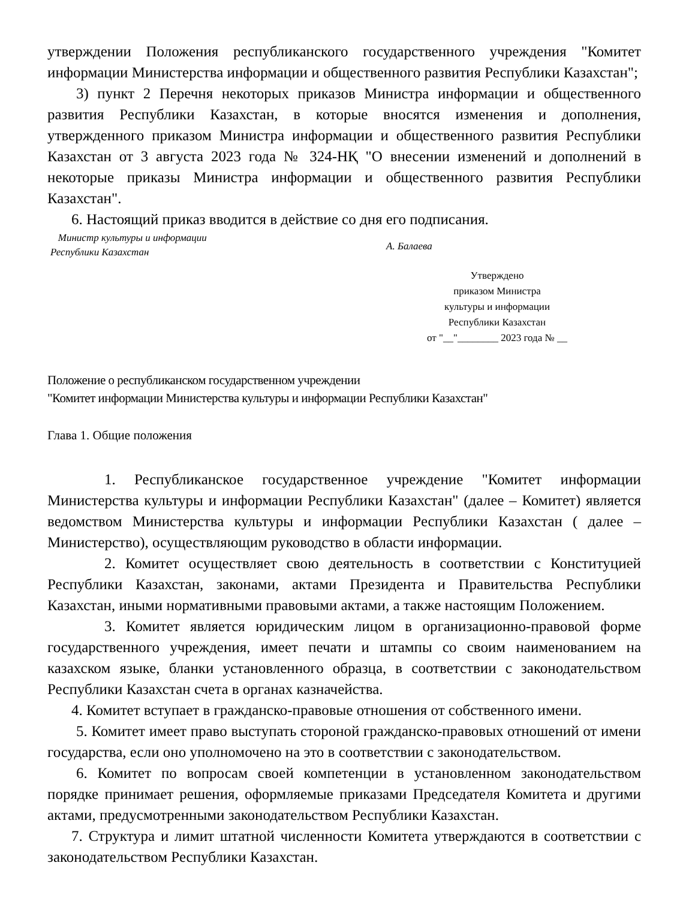утверждении Положения республиканского государственного учреждения "Комитет информации Министерства информации и общественного развития Республики Казахстан";
3) пункт 2 Перечня некоторых приказов Министра информации и общественного развития Республики Казахстан, в которые вносятся изменения и дополнения, утвержденного приказом Министра информации и общественного развития Республики Казахстан от 3 августа 2023 года № 324-НҚ "О внесении изменений и дополнений в некоторые приказы Министра информации и общественного развития Республики Казахстан".
6. Настоящий приказ вводится в действие со дня его подписания.
Министр культуры и информации
Республики Казахстан
А. Балаева
Утверждено
приказом Министра
культуры и информации
Республики Казахстан
от "__"________ 2023 года № __
Положение о республиканском государственном учреждении
"Комитет информации Министерства культуры и информации Республики Казахстан"
Глава 1. Общие положения
1. Республиканское государственное учреждение "Комитет информации Министерства культуры и информации Республики Казахстан" (далее – Комитет) является ведомством Министерства культуры и информации Республики Казахстан ( далее – Министерство), осуществляющим руководство в области информации.
2. Комитет осуществляет свою деятельность в соответствии с Конституцией Республики Казахстан, законами, актами Президента и Правительства Республики Казахстан, иными нормативными правовыми актами, а также настоящим Положением.
3. Комитет является юридическим лицом в организационно-правовой форме государственного учреждения, имеет печати и штампы со своим наименованием на казахском языке, бланки установленного образца, в соответствии с законодательством Республики Казахстан счета в органах казначейства.
4. Комитет вступает в гражданско-правовые отношения от собственного имени.
5. Комитет имеет право выступать стороной гражданско-правовых отношений от имени государства, если оно уполномочено на это в соответствии с законодательством.
6. Комитет по вопросам своей компетенции в установленном законодательством порядке принимает решения, оформляемые приказами Председателя Комитета и другими актами, предусмотренными законодательством Республики Казахстан.
7. Структура и лимит штатной численности Комитета утверждаются в соответствии с законодательством Республики Казахстан.